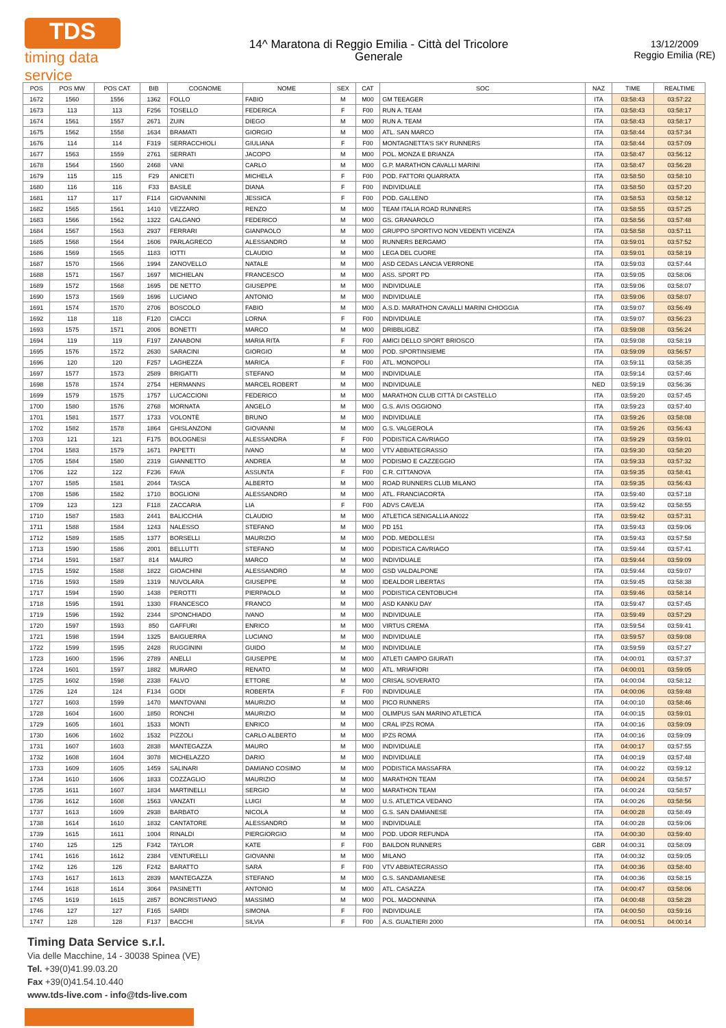TDS
timing data service
14^ Maratona di Reggio Emilia - Città del Tricolore
Generale
13/12/2009
Reggio Emilia (RE)
| POS | POS MW | POS CAT | BIB | COGNOME | NOME | SEX | CAT | SOC | NAZ | TIME | REALTIME |
| --- | --- | --- | --- | --- | --- | --- | --- | --- | --- | --- | --- |
| 1672 | 1560 | 1556 | 1362 | FOLLO | FABIO | M | M00 | GM TEEAGER | ITA | 03:58:43 | 03:57:22 |
| 1673 | 113 | 113 | F256 | TOSELLO | FEDERICA | F | F00 | RUN A. TEAM | ITA | 03:58:43 | 03:58:17 |
| 1674 | 1561 | 1557 | 2671 | ZUIN | DIEGO | M | M00 | RUN A. TEAM | ITA | 03:58:43 | 03:58:17 |
| 1675 | 1562 | 1558 | 1634 | BRAMATI | GIORGIO | M | M00 | ATL. SAN MARCO | ITA | 03:58:44 | 03:57:34 |
| 1676 | 114 | 114 | F319 | SERRACCHIOLI | GIULIANA | F | F00 | MONTAGNETTA'S SKY RUNNERS | ITA | 03:58:44 | 03:57:09 |
| 1677 | 1563 | 1559 | 2761 | SERRATI | JACOPO | M | M00 | POL. MONZA E BRIANZA | ITA | 03:58:47 | 03:56:12 |
| 1678 | 1564 | 1560 | 2468 | VANI | CARLO | M | M00 | G.P. MARATHON CAVALLI MARINI | ITA | 03:58:47 | 03:56:28 |
| 1679 | 115 | 115 | F29 | ANICETI | MICHELA | F | F00 | POD. FATTORI QUARRATA | ITA | 03:58:50 | 03:58:10 |
| 1680 | 116 | 116 | F33 | BASILE | DIANA | F | F00 | INDIVIDUALE | ITA | 03:58:50 | 03:57:20 |
| 1681 | 117 | 117 | F114 | GIOVANNINI | JESSICA | F | F00 | POD. GALLENO | ITA | 03:58:53 | 03:58:12 |
| 1682 | 1565 | 1561 | 1410 | VEZZARO | RENZO | M | M00 | TEAM ITALIA ROAD RUNNERS | ITA | 03:58:55 | 03:57:25 |
| 1683 | 1566 | 1562 | 1322 | GALGANO | FEDERICO | M | M00 | GS. GRANAROLO | ITA | 03:58:56 | 03:57:48 |
| 1684 | 1567 | 1563 | 2937 | FERRARI | GIANPAOLO | M | M00 | GRUPPO SPORTIVO NON VEDENTI VICENZA | ITA | 03:58:58 | 03:57:11 |
| 1685 | 1568 | 1564 | 1606 | PARLAGRECO | ALESSANDRO | M | M00 | RUNNERS BERGAMO | ITA | 03:59:01 | 03:57:52 |
| 1686 | 1569 | 1565 | 1183 | IOTTI | CLAUDIO | M | M00 | LEGA DEL CUORE | ITA | 03:59:01 | 03:58:19 |
| 1687 | 1570 | 1566 | 1994 | ZANOVELLO | NATALE | M | M00 | ASD CEDAS LANCIA VERRONE | ITA | 03:59:03 | 03:57:44 |
| 1688 | 1571 | 1567 | 1697 | MICHIELAN | FRANCESCO | M | M00 | ASS. SPORT PD | ITA | 03:59:05 | 03:58:06 |
| 1689 | 1572 | 1568 | 1695 | DE NETTO | GIUSEPPE | M | M00 | INDIVIDUALE | ITA | 03:59:06 | 03:58:07 |
| 1690 | 1573 | 1569 | 1696 | LUCIANO | ANTONIO | M | M00 | INDIVIDUALE | ITA | 03:59:06 | 03:58:07 |
| 1691 | 1574 | 1570 | 2706 | BOSCOLO | FABIO | M | M00 | A.S.D. MARATHON CAVALLI MARINI CHIOGGIA | ITA | 03:59:07 | 03:56:49 |
| 1692 | 118 | 118 | F120 | CIACCI | LORNA | F | F00 | INDIVIDUALE | ITA | 03:59:07 | 03:56:23 |
| 1693 | 1575 | 1571 | 2006 | BONETTI | MARCO | M | M00 | DRIBBLIGBZ | ITA | 03:59:08 | 03:56:24 |
| 1694 | 119 | 119 | F197 | ZANABONI | MARIA RITA | F | F00 | AMICI DELLO SPORT BRIOSCO | ITA | 03:59:08 | 03:58:19 |
| 1695 | 1576 | 1572 | 2630 | SARACINI | GIORGIO | M | M00 | POD. SPORTINSIEME | ITA | 03:59:09 | 03:56:57 |
| 1696 | 120 | 120 | F257 | LAGHEZZA | MARICA | F | F00 | ATL. MONOPOLI | ITA | 03:59:11 | 03:58:35 |
| 1697 | 1577 | 1573 | 2589 | BRIGATTI | STEFANO | M | M00 | INDIVIDUALE | ITA | 03:59:14 | 03:57:46 |
| 1698 | 1578 | 1574 | 2754 | HERMANNS | MARCEL ROBERT | M | M00 | INDIVIDUALE | NED | 03:59:19 | 03:56:36 |
| 1699 | 1579 | 1575 | 1757 | LUCACCIONI | FEDERICO | M | M00 | MARATHON CLUB CITTÀ DI CASTELLO | ITA | 03:59:20 | 03:57:45 |
| 1700 | 1580 | 1576 | 2768 | MORNATA | ANGELO | M | M00 | G.S. AVIS OGGIONO | ITA | 03:59:23 | 03:57:40 |
| 1701 | 1581 | 1577 | 1733 | VOLONTÈ | BRUNO | M | M00 | INDIVIDUALE | ITA | 03:59:26 | 03:58:08 |
| 1702 | 1582 | 1578 | 1864 | GHISLANZONI | GIOVANNI | M | M00 | G.S. VALGEROLA | ITA | 03:59:26 | 03:56:43 |
| 1703 | 121 | 121 | F175 | BOLOGNESI | ALESSANDRA | F | F00 | PODISTICA CAVRIAGO | ITA | 03:59:29 | 03:59:01 |
| 1704 | 1583 | 1579 | 1671 | PAPETTI | IVANO | M | M00 | VTV ABBIATEGRASSO | ITA | 03:59:30 | 03:58:20 |
| 1705 | 1584 | 1580 | 2319 | GIANNETTO | ANDREA | M | M00 | PODISMO E CAZZEGGIO | ITA | 03:59:33 | 03:57:32 |
| 1706 | 122 | 122 | F236 | FAVA | ASSUNTA | F | F00 | C.R. CITTANOVA | ITA | 03:59:35 | 03:58:41 |
| 1707 | 1585 | 1581 | 2044 | TASCA | ALBERTO | M | M00 | ROAD RUNNERS CLUB MILANO | ITA | 03:59:35 | 03:56:43 |
| 1708 | 1586 | 1582 | 1710 | BOGLIONI | ALESSANDRO | M | M00 | ATL. FRANCIACORTA | ITA | 03:59:40 | 03:57:18 |
| 1709 | 123 | 123 | F118 | ZACCARIA | LIA | F | F00 | ADVS CAVEJA | ITA | 03:59:42 | 03:58:55 |
| 1710 | 1587 | 1583 | 2441 | BALICCHIA | CLAUDIO | M | M00 | ATLETICA SENIGALLIA AN022 | ITA | 03:59:42 | 03:57:31 |
| 1711 | 1588 | 1584 | 1243 | NALESSO | STEFANO | M | M00 | PD 151 | ITA | 03:59:43 | 03:59:06 |
| 1712 | 1589 | 1585 | 1377 | BORSELLI | MAURIZIO | M | M00 | POD. MEDOLLESI | ITA | 03:59:43 | 03:57:58 |
| 1713 | 1590 | 1586 | 2001 | BELLUTTI | STEFANO | M | M00 | PODISTICA CAVRIAGO | ITA | 03:59:44 | 03:57:41 |
| 1714 | 1591 | 1587 | 814 | MAURO | MARCO | M | M00 | INDIVIDUALE | ITA | 03:59:44 | 03:59:09 |
| 1715 | 1592 | 1588 | 1822 | GIOACHINI | ALESSANDRO | M | M00 | GSD VALDALPONE | ITA | 03:59:44 | 03:59:07 |
| 1716 | 1593 | 1589 | 1319 | NUVOLARA | GIUSEPPE | M | M00 | IDEALDOR LIBERTAS | ITA | 03:59:45 | 03:58:38 |
| 1717 | 1594 | 1590 | 1438 | PEROTTI | PIERPAOLO | M | M00 | PODISTICA CENTOBUCHI | ITA | 03:59:46 | 03:58:14 |
| 1718 | 1595 | 1591 | 1330 | FRANCESCO | FRANCO | M | M00 | ASD KANKU DAY | ITA | 03:59:47 | 03:57:45 |
| 1719 | 1596 | 1592 | 2344 | SPONCHIADO | IVANO | M | M00 | INDIVIDUALE | ITA | 03:59:49 | 03:57:29 |
| 1720 | 1597 | 1593 | 850 | GAFFURI | ENRICO | M | M00 | VIRTUS CREMA | ITA | 03:59:54 | 03:59:41 |
| 1721 | 1598 | 1594 | 1325 | BAIGUERRA | LUCIANO | M | M00 | INDIVIDUALE | ITA | 03:59:57 | 03:59:08 |
| 1722 | 1599 | 1595 | 2428 | RUGGININI | GUIDO | M | M00 | INDIVIDUALE | ITA | 03:59:59 | 03:57:27 |
| 1723 | 1600 | 1596 | 2789 | ANELLI | GIUSEPPE | M | M00 | ATLETI CAMPO GIURATI | ITA | 04:00:01 | 03:57:37 |
| 1724 | 1601 | 1597 | 1882 | MURARO | RENATO | M | M00 | ATL. MRIAFIORI | ITA | 04:00:01 | 03:59:05 |
| 1725 | 1602 | 1598 | 2338 | FALVO | ETTORE | M | M00 | CRISAL SOVERATO | ITA | 04:00:04 | 03:58:12 |
| 1726 | 124 | 124 | F134 | GODI | ROBERTA | F | F00 | INDIVIDUALE | ITA | 04:00:06 | 03:59:48 |
| 1727 | 1603 | 1599 | 1470 | MANTOVANI | MAURIZIO | M | M00 | PICO RUNNERS | ITA | 04:00:10 | 03:58:46 |
| 1728 | 1604 | 1600 | 1850 | RONCHI | MAURIZIO | M | M00 | OLIMPUS SAN MARINO ATLETICA | ITA | 04:00:15 | 03:59:01 |
| 1729 | 1605 | 1601 | 1533 | MONTI | ENRICO | M | M00 | CRAL IPZS ROMA | ITA | 04:00:16 | 03:59:09 |
| 1730 | 1606 | 1602 | 1532 | PIZZOLI | CARLO ALBERTO | M | M00 | IPZS ROMA | ITA | 04:00:16 | 03:59:09 |
| 1731 | 1607 | 1603 | 2838 | MANTEGAZZA | MAURO | M | M00 | INDIVIDUALE | ITA | 04:00:17 | 03:57:55 |
| 1732 | 1608 | 1604 | 3078 | MICHELAZZO | DARIO | M | M00 | INDIVIDUALE | ITA | 04:00:19 | 03:57:48 |
| 1733 | 1609 | 1605 | 1459 | SALINARI | DAMIANO COSIMO | M | M00 | PODISTICA MASSAFRA | ITA | 04:00:22 | 03:59:12 |
| 1734 | 1610 | 1606 | 1833 | COZZAGLIO | MAURIZIO | M | M00 | MARATHON TEAM | ITA | 04:00:24 | 03:58:57 |
| 1735 | 1611 | 1607 | 1834 | MARTINELLI | SERGIO | M | M00 | MARATHON TEAM | ITA | 04:00:24 | 03:58:57 |
| 1736 | 1612 | 1608 | 1563 | VANZATI | LUIGI | M | M00 | U.S. ATLETICA VEDANO | ITA | 04:00:26 | 03:58:56 |
| 1737 | 1613 | 1609 | 2938 | BARBATO | NICOLA | M | M00 | G.S. SAN DAMIANESE | ITA | 04:00:28 | 03:58:49 |
| 1738 | 1614 | 1610 | 1832 | CANTATORE | ALESSANDRO | M | M00 | INDIVIDUALE | ITA | 04:00:28 | 03:59:06 |
| 1739 | 1615 | 1611 | 1004 | RINALDI | PIERGIORGIO | M | M00 | POD. UDOR REFUNDA | ITA | 04:00:30 | 03:59:40 |
| 1740 | 125 | 125 | F342 | TAYLOR | KATE | F | F00 | BAILDON RUNNERS | GBR | 04:00:31 | 03:58:09 |
| 1741 | 1616 | 1612 | 2384 | VENTURELLI | GIOVANNI | M | M00 | MILANO | ITA | 04:00:32 | 03:59:05 |
| 1742 | 126 | 126 | F242 | BARATTO | SARA | F | F00 | VTV ABBIATEGRASSO | ITA | 04:00:36 | 03:58:40 |
| 1743 | 1617 | 1613 | 2839 | MANTEGAZZA | STEFANO | M | M00 | G.S. SANDAMIANESE | ITA | 04:00:36 | 03:58:15 |
| 1744 | 1618 | 1614 | 3064 | PASINETTI | ANTONIO | M | M00 | ATL. CASAZZA | ITA | 04:00:47 | 03:58:06 |
| 1745 | 1619 | 1615 | 2857 | BONCRISTIANO | MASSIMO | M | M00 | POL. MADONNINA | ITA | 04:00:48 | 03:58:28 |
| 1746 | 127 | 127 | F165 | SARDI | SIMONA | F | F00 | INDIVIDUALE | ITA | 04:00:50 | 03:59:16 |
| 1747 | 128 | 128 | F137 | BACCHI | SILVIA | F | F00 | A.S. GUALTIERI 2000 | ITA | 04:00:51 | 04:00:14 |
Timing Data Service s.r.l.
Via delle Macchine, 14 - 30038 Spinea (VE)
Tel. +39(0)41.99.03.20
Fax +39(0)41.54.10.440
www.tds-live.com - info@tds-live.com